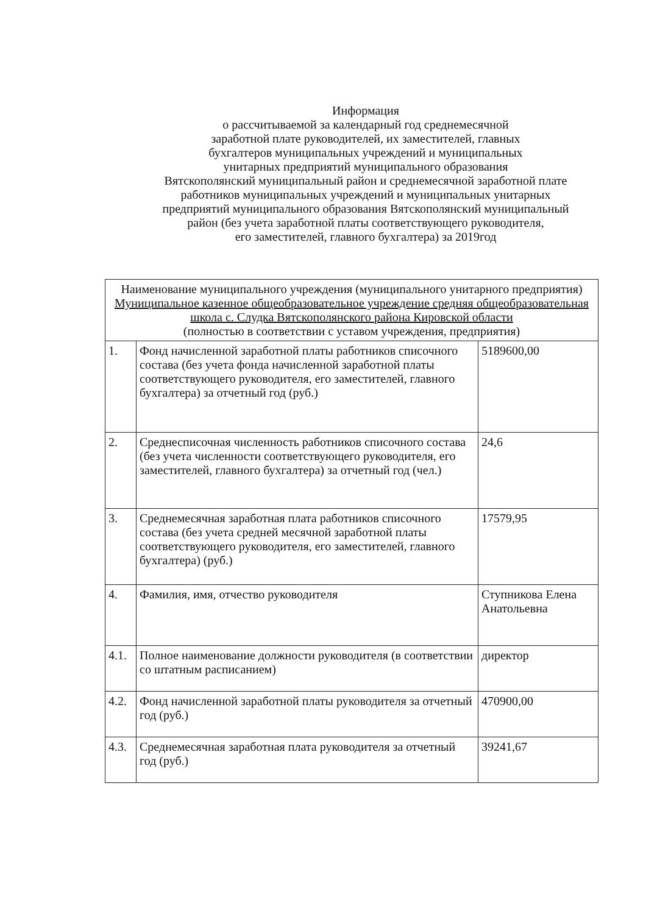Информация
о рассчитываемой за календарный год среднемесячной
заработной плате руководителей, их заместителей, главных
бухгалтеров муниципальных учреждений и муниципальных
унитарных предприятий муниципального образования
Вятскополянский муниципальный район и среднемесячной заработной плате
работников муниципальных учреждений и муниципальных унитарных
предприятий муниципального образования Вятскополянский муниципальный
район (без учета заработной платы соответствующего руководителя,
его заместителей, главного бухгалтера) за 2019год
| Наименование муниципального учреждения (муниципального унитарного предприятия) Муниципальное казенное общеобразовательное учреждение средняя общеобразовательная школа с. Слудка Вятскополянского района Кировской области (полностью в соответствии с уставом учреждения, предприятия) | | |
| 1. | Фонд начисленной заработной платы работников списочного состава (без учета фонда начисленной заработной платы соответствующего руководителя, его заместителей, главного бухгалтера) за отчетный год (руб.) | 5189600,00 |
| 2. | Среднесписочная численность работников списочного состава (без учета численности соответствующего руководителя, его заместителей, главного бухгалтера) за отчетный год (чел.) | 24,6 |
| 3. | Среднемесячная заработная плата работников списочного состава (без учета средней месячной заработной платы соответствующего руководителя, его заместителей, главного бухгалтера) (руб.) | 17579,95 |
| 4. | Фамилия, имя, отчество руководителя | Ступникова Елена Анатольевна |
| 4.1. | Полное наименование должности руководителя (в соответствии со штатным расписанием) | директор |
| 4.2. | Фонд начисленной заработной платы руководителя за отчетный год (руб.) | 470900,00 |
| 4.3. | Среднемесячная заработная плата руководителя за отчетный год (руб.) | 39241,67 |